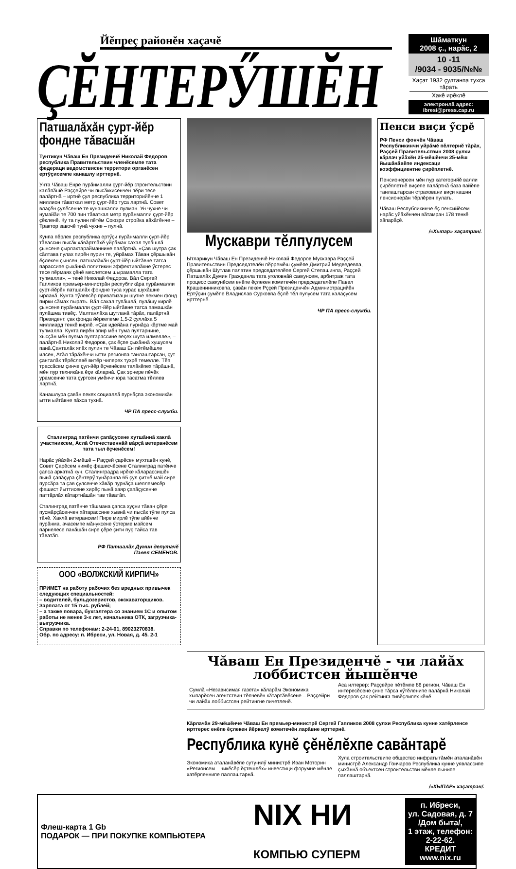Йĕпреç районĕн хаçачĕ
ÇĔНТЕРӲШĔН
Шăматкун
2008 ç., нарăс, 2
10 -11
/9034 - 9035/№№
Хаçат 1932 çултанпа тухса тăрать
Хакĕ ирĕклĕ
электронлă адрес:
ibresi@press.cap.ru
Патшалăхăн çурт-йĕр фондне тăвасшăн
Тунтикун Чăваш Ен Президенчĕ Николай Федоров республика Правительствин членĕсемпе тата федераци ведомствисен территори органĕсен ертӳçисемпе канашлу ирттернĕ.
Унта Чăваш Енре пурăнмалли çурт-йĕр строительствин калăпăшĕ Раççейре чи пысăккисенчен пĕри тесе палăртнă – иртнĕ çул республика территорийĕнче 1 миллион тăваткал метр çурт-йĕр туса лартнă. Совет влаçĕн çулĕсенче те кунашкалли пулман. Ун чухне чи нумайăи те 700 пин тăваткал метр пурăнмалли çурт-йĕр çĕкленĕ. Ку та пулин пĕтĕм Союзри стройка вăхăтĕнче – Трактор завочĕ тунă чухне – пулнă.
Кунпа пĕрлех республика ертӳçи пурăнмалли çурт-йĕр тăвассин пысăк хăвăртлăхĕ уйрăмах сахал тупăшлă çынсене çырлахтарайманнине палăртнă. «Çав шутра çак сăлтава пулах пирĕн пурин те, уйрăмах Тăван çĕршывăн ĕçлекен çынсен, патшалăхăн çурт-йĕр ыйтăвне татса парассипе çыхăннă политикин эффективлăхне ӳстерес тесе пĕрмаях çĕнĕ меслетсем шырамалла тата тупмалла», – тенĕ Николай Федоров. Вăл Сергей Гапликов премьер-министрăн республикăра пурăнмалли çурт-йĕрĕн патшалăх фондне туса хурас шухăшне ырланă. Кунта тӳлевсĕр приватизаци шутне лекмен фонд пирки сăмах пырать. Вăл сахал тупăшлă, пулăшу кирлĕ çынсене пурăнмалли çурт-йĕр ыйтăвне татса памашкăн пулăшма тивĕç. Малтанлăха шутланă тăрăх, палăртнă Президент, çак фонда йĕркелеме 1,5-2 çуллăха 5 миллиард тенкĕ кирлĕ. «Çак идейăна пурнăçа кĕртме май тупмалла. Кунта пирĕн эпир мĕн тума пултарнине, хысçăн мĕн пулма пултарассине веçех шута илмелле», – палăртнă Николай Федоров, çак ĕçпе çыхăннă хушусем панă.Çанталăк япăх пулин те Чăваш Ен пĕтĕмĕшле илсен, Атăл тăрăхĕнчи ытти регионпа танлаштарсан, çут çанталăк тĕрĕслевĕ витĕр чиперех тухрĕ темелле. Тĕп трассăсем çинче çул-йĕр ĕçченĕсем талăкĕпех тăрăшнă, мĕн пур техникăна ĕçе кăларнă. Çак эрнере пĕчĕк урамсенче тата çуртсен умĕнчи юра тасатма тĕллев лартнă.
Канашлура çавăн пекех социаллă пурнăçпа экономикăн ытти ыйтăвне пăхса тухнă.
ЧР ПА пресс-служби.
Сталинград патĕнчи çапăçусене хутшăннă хаклă участниксем, Аслă Отечественнăй вăрçă ветеранĕсем тата тыл ĕçченĕсем!
Нарăс уйăхĕн 2-мĕшĕ – Раççей çарĕсен мухтавĕн кунĕ, Совет Çарĕсем нимĕç фашисчĕсене Сталинград патĕнче çапса аркатнă кун. Сталинградра ирĕке кăларассишĕн пынă çапăçура çĕнтерӳ тунăранпа 65 çул çитнĕ май сире пурсăра та çав çулсенче хăвăр пурнăçа шеллемесĕр фашист йыттисене хирĕç пынă хаяр çапăçусенче паттăрлăх кăтартнăшăн тав тăватăп.
Сталинград патĕнче тăшмана çапса хуçни тăван çĕре пусмăрçăсенчен хăтарассине хывнă чи пысăк тӳпе пулса тăчĕ. Хаклă ветерансем! Пире мирлĕ тӳпе айĕнче пурăнма, ачасемпе мăнуксене ӳстерме майсем парнелесе панăшăн сире çĕре çити пуç тайса тав тăватăп.
РФ Патшалăх Думин депутачĕ
Павел СЕМЕНОВ.
ООО «ВОЛЖСКИЙ КИРПИЧ»
ПРИМЕТ на работу рабочих без вредных привычек следующих специальностей:
– водителей, бульдозеристов, экскаваторщиков. Зарплата от 15 тыс. рублей;
– а также повара, бухгалтера со знанием 1С и опытом работы не менее 3-х лет, начальника ОТК, загрузчика-выгрузчика.
Справки по телефонам: 2-24-01, 89023270838.
Обр. по адресу: п. Ибреси, ул. Новая, д. 45. 2-1
Мускаври тĕлпулусем
Ытларикун Чăваш Ен Президенчĕ Николай Федоров Мускавра Раççей Правительствин Председателĕн пĕрремĕш çумĕпе Дмитрий Медведевпа, çĕршывăн Шутлав палатин председателĕпе Сергей Степашинпа, Раççей Патшалăх Думин Гражданла тата уголовнăй саккунсем, арбитраж тата процесс саккунĕсем енĕпе ĕçлекен комитечĕн председателĕпе Павел Крашенинниковпа, çавăн пекех Рççей Президенчĕн Администрацийĕн Ертӳçин çумĕпе Владислав Сурковпа ĕçлĕ тĕл пулусем тата калаçусем ирттернĕ.
ЧР ПА пресс-служби.
Пенси виçи ӳсрĕ
РФ Пенси фончĕн Чăваш Республикинчи уйрăмĕ пĕлтернĕ тăрăх, Раççей Правительствин 2008 çулхи кăрлач уйăхĕн 25-мĕшĕнчи 25-мĕш йышăнăвĕпе индексаци коэффициентне çирĕплетнĕ.
Пенсионерсен мĕн пур категорийĕ валли çирĕплетнĕ виçепе палăртнă база пайĕпе танлаштарсан страховани виçи кашни пенсионерăн тĕрлĕрен пулать.
Чăваш Республикинче ĕç пенсийĕсем нарăс уйăхĕнчен вăтамран 178 тенкĕ хăпарăçĕ.
/«Хыпар» хаçатран/.
Чăваш Ен Президенчĕ - чи лайăх лоббистсен йышĕнче
Сумлă «Независимая газета» кăларăм Экономика хыпарĕсен агентствин тĕпчевĕн кăтартăвĕсене – Раççейри чи лайăх лоббистсен рейтингне пичетленĕ.
Аса илтерер: Раççейре пĕтĕмпе 86 регион, Чăваш Ен интересĕсене çине тăрса хӳтĕленипе палăрнă Николай Федоров çак рейтинга тивĕçлипех кĕнĕ.
Кăрлачăн 29-мĕшĕнче Чăваш Ен премьер-министрĕ Сергей Гапликов 2008 çулхи Республика кунне хатĕрленсе ирттерес енĕпе ĕçлекен йĕркелӳ комитечĕн ларăвне ирттернĕ.
Республика кунĕ çĕнĕлĕхпе савăнтарĕ
Экономика аталанăвĕпе суту-илӳ министрĕ Иван Моторин «Регионсем – чикĕсĕр ĕçтешлĕх» инвестици форумне мĕнле хатĕрленнипе паллаштарнă.
Хула строительствипе общество инфратытăмĕн аталанăвĕн министрĕ Александр Гончаров Республика кунне уявласси­пе çыхăннă объектсен строительстви мĕнле пынипе паллаштарнă.
/«ХЫПАР» хаçатран/.
Флеш-карта 1 Gb
ПОДАРОК — ПРИ ПОКУПКЕ КОМПЬЮТЕРА
NIX НИ
КОМПЬЮ СУПЕРМ
п. Ибреси,
ул. Садовая, д. 7
/Дом быта/,
1 этаж, телефон:
2-22-62.
КРЕДИТ
www.nix.ru